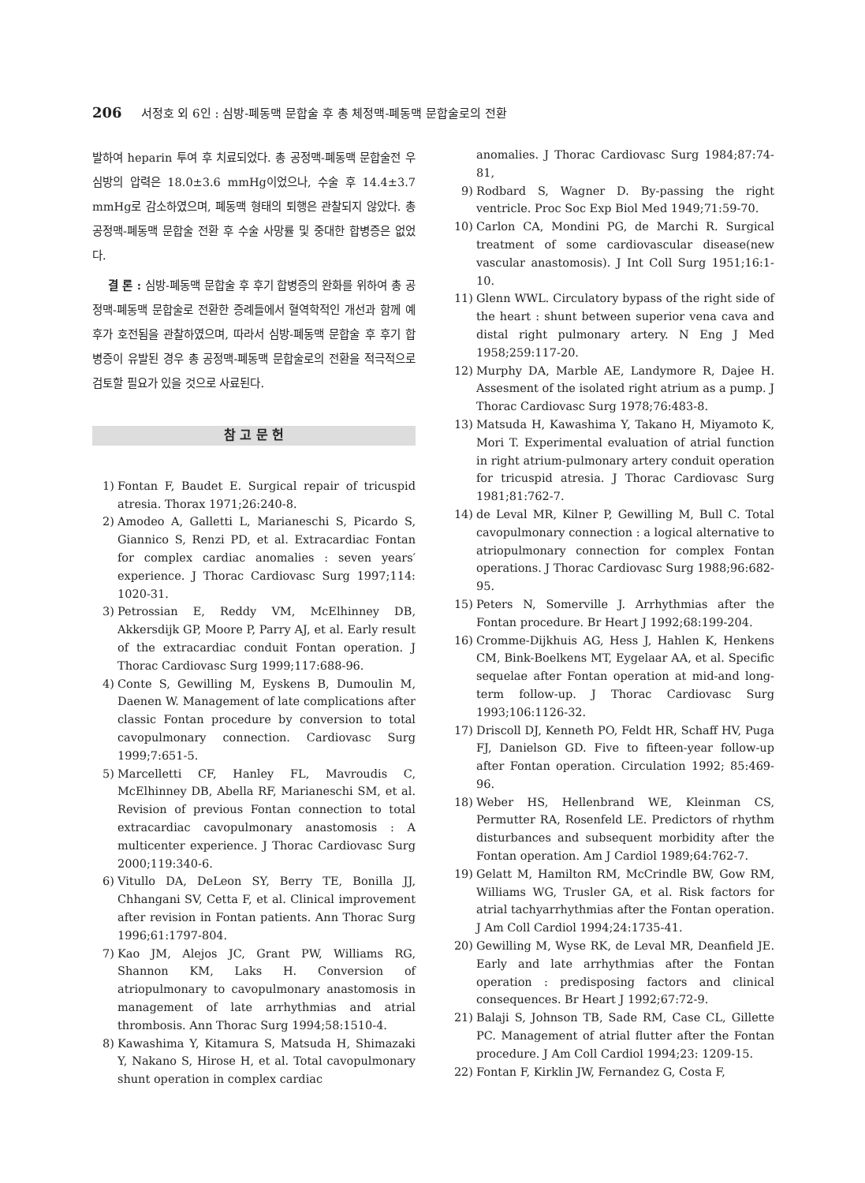206 서정호 외 6인 : 심방-폐동맥 문합술 후 총 체정맥-폐동맥 문합술로의 전환
발하여 heparin 투여 후 치료되었다. 총 공정맥-폐동맥 문합술전 우심방의 압력은 18.0±3.6 mmHg이었으나, 수술 후 14.4±3.7 mmHg로 감소하였으며, 폐동맥 형태의 퇴행은 관찰되지 않았다. 총 공정맥-폐동맥 문합술 전환 후 수술 사망률 및 중대한 합병증은 없었다.
결 론 : 심방-폐동맥 문합술 후 후기 합병증의 완화를 위하여 총 공정맥-폐동맥 문합술로 전환한 증례들에서 혈역학적인 개선과 함께 예후가 호전됨을 관찰하였으며, 따라서 심방-폐동맥 문합술 후 후기 합병증이 유발된 경우 총 공정맥-폐동맥 문합술로의 전환을 적극적으로 검토할 필요가 있을 것으로 사료된다.
참 고 문 헌
1) Fontan F, Baudet E. Surgical repair of tricuspid atresia. Thorax 1971;26:240-8.
2) Amodeo A, Galletti L, Marianeschi S, Picardo S, Giannico S, Renzi PD, et al. Extracardiac Fontan for complex cardiac anomalies : seven years′ experience. J Thorac Cardiovasc Surg 1997;114: 1020-31.
3) Petrossian E, Reddy VM, McElhinney DB, Akkersdijk GP, Moore P, Parry AJ, et al. Early result of the extracardiac conduit Fontan operation. J Thorac Cardiovasc Surg 1999;117:688-96.
4) Conte S, Gewilling M, Eyskens B, Dumoulin M, Daenen W. Management of late complications after classic Fontan procedure by conversion to total cavopulmonary connection. Cardiovasc Surg 1999;7:651-5.
5) Marcelletti CF, Hanley FL, Mavroudis C, McElhinney DB, Abella RF, Marianeschi SM, et al. Revision of previous Fontan connection to total extracardiac cavopulmonary anastomosis : A multicenter experience. J Thorac Cardiovasc Surg 2000;119:340-6.
6) Vitullo DA, DeLeon SY, Berry TE, Bonilla JJ, Chhangani SV, Cetta F, et al. Clinical improvement after revision in Fontan patients. Ann Thorac Surg 1996;61:1797-804.
7) Kao JM, Alejos JC, Grant PW, Williams RG, Shannon KM, Laks H. Conversion of atriopulmonary to cavopulmonary anastomosis in management of late arrhythmias and atrial thrombosis. Ann Thorac Surg 1994;58:1510-4.
8) Kawashima Y, Kitamura S, Matsuda H, Shimazaki Y, Nakano S, Hirose H, et al. Total cavopulmonary shunt operation in complex cardiac
anomalies. J Thorac Cardiovasc Surg 1984;87:74-81,
9) Rodbard S, Wagner D. By-passing the right ventricle. Proc Soc Exp Biol Med 1949;71:59-70.
10) Carlon CA, Mondini PG, de Marchi R. Surgical treatment of some cardiovascular disease(new vascular anastomosis). J Int Coll Surg 1951;16:1-10.
11) Glenn WWL. Circulatory bypass of the right side of the heart : shunt between superior vena cava and distal right pulmonary artery. N Eng J Med 1958;259:117-20.
12) Murphy DA, Marble AE, Landymore R, Dajee H. Assesment of the isolated right atrium as a pump. J Thorac Cardiovasc Surg 1978;76:483-8.
13) Matsuda H, Kawashima Y, Takano H, Miyamoto K, Mori T. Experimental evaluation of atrial function in right atrium-pulmonary artery conduit operation for tricuspid atresia. J Thorac Cardiovasc Surg 1981;81:762-7.
14) de Leval MR, Kilner P, Gewilling M, Bull C. Total cavopulmonary connection : a logical alternative to atriopulmonary connection for complex Fontan operations. J Thorac Cardiovasc Surg 1988;96:682-95.
15) Peters N, Somerville J. Arrhythmias after the Fontan procedure. Br Heart J 1992;68:199-204.
16) Cromme-Dijkhuis AG, Hess J, Hahlen K, Henkens CM, Bink-Boelkens MT, Eygelaar AA, et al. Specific sequelae after Fontan operation at mid-and long-term follow-up. J Thorac Cardiovasc Surg 1993;106:1126-32.
17) Driscoll DJ, Kenneth PO, Feldt HR, Schaff HV, Puga FJ, Danielson GD. Five to fifteen-year follow-up after Fontan operation. Circulation 1992; 85:469-96.
18) Weber HS, Hellenbrand WE, Kleinman CS, Permutter RA, Rosenfeld LE. Predictors of rhythm disturbances and subsequent morbidity after the Fontan operation. Am J Cardiol 1989;64:762-7.
19) Gelatt M, Hamilton RM, McCrindle BW, Gow RM, Williams WG, Trusler GA, et al. Risk factors for atrial tachyarrhythmias after the Fontan operation. J Am Coll Cardiol 1994;24:1735-41.
20) Gewilling M, Wyse RK, de Leval MR, Deanfield JE. Early and late arrhythmias after the Fontan operation : predisposing factors and clinical consequences. Br Heart J 1992;67:72-9.
21) Balaji S, Johnson TB, Sade RM, Case CL, Gillette PC. Management of atrial flutter after the Fontan procedure. J Am Coll Cardiol 1994;23: 1209-15.
22) Fontan F, Kirklin JW, Fernandez G, Costa F,